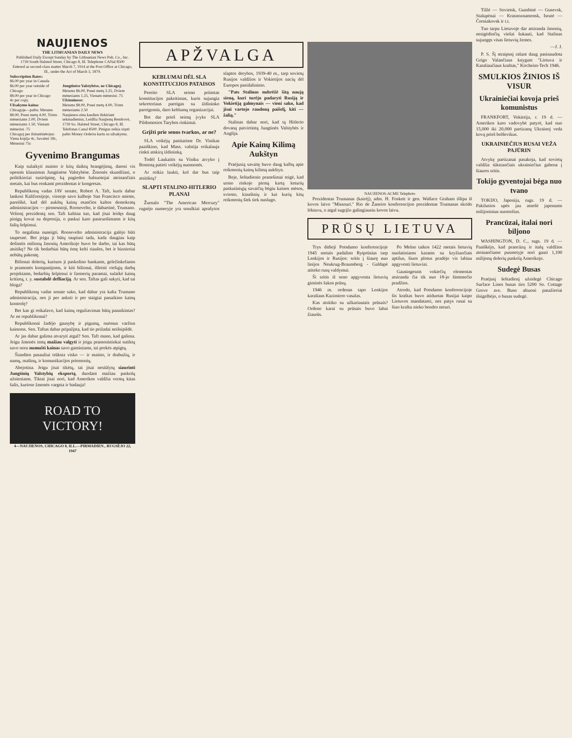NAUJIENOS
THE LITHUANIAN DAILY NEWS
Published Daily Except Sunday by The Lithuanian News Pub. Co., Inc.
1739 South Halsted Street, Chicago 8, Ill. Telephone CANal 8500
Entered as second-class matter March 7, 1914 at the Post Office at Chicago, Ill., under the Act of March 3, 1879.
| Subscription Rates: $6.00 per year in Canada $6.00 per year outside of Chicago $8.00 per year in Chicago 4c per copy. Užsakymo kaina: Chicagoje—paštu: Metams $8.00, Pusei metų 4.00, Trims mėnesiams 2.00, Dviem mėnesiams 1.50, Vienam mėnesiui .75 Chicagoj per išsiuntinėtojus: Viena kopija 4c, Savaitei 18c, Mėnesiui 75c | Jungtinėse Valstybėse, ne Chicagoj. Metams $6.00, Pusei metų 3.25, Dviem mėnesiams 1.25, Vienam mėnesiui .75 Užsieniuose: Metams $8.00, Pusei metų 4.00, Trims mėnesiams 2.50 Naujienos eina kasdien išskiriant sekmadienius, Leidžia Naujienų Bendrovė, 1739 So. Halsted Street, Chicago 8, Ill. Telefonas Canal 8500. Pinigus reikia siųsti pašto Money Orderiu kartu su užsakymu. |
Gyvenimo Brangumas
Kaip sulaikyti maisto ir kitų daiktų brangėjimą, darosi vis opesnis klausimas Jungtinėse Valstybėse. Žmonės skundžiasi, o politikieriai susirūpinę, ką pagiedos balsuotojai ateinančiais metais, kai bus renkami prezidentas ir kongresas.
Republikonų vadas JAV senate, Robert A. Taft, kuris dabar lankosi Kalifornijoje, vienoje savo kalboje San Francisco mieste, pareiškė, kad dėl aukštų kainų esančios kaltos demokratų administracijos — pirmesnioji, Roosevelto, ir dabartinė, Trumano. Velionį prezidentą sen. Taft kaltina tuo, kad jisai leidęs daug pinigų kovai su depresija, o paskui karo pasiruošimams ir kitų šalių šelpimui.
To negalima nuneigti. Roosevelto administracija galėjo būti taupesnė. Bet jeigu ji būtų taupiusi tada, kada daugiau kaip dešimtis milionų žmonių Amerikoje buvo be darbo, tai kas būtų atsitikę? Ne tik bedarbiai būtų ėmę kelti riaušes, bet ir biznieriai nebūtų pakentę.
Bilionai dolerių, kuriuos ji paskolino bankams, geležinkeliams ir pramonės kompanijoms, ir kiti bilionai, išleisti viešųjų darbų projektams, bedarbių šelpimui ir farmerių paramai, sulaikė kainų kritimą, t. y. sustabdė defliaciją. Ar sen. Taftas gali sakyti, kad tai bloga?
Republikonų vadas senate sako, kad dabar yra kalta Trumano administracija, nes ji per anksti ir per staigiai panaikino kainų kontrolę?
Bet kas gi reikalavo, kad kainų reguliavimas būtų panaikintas? Ar ne republikonai?
Republikonai žadėjo gausybę ir pigumą, nuėmus varžtus kainoms. Sen. Taftas dabar pripažįsta, kad tie prižadai neišsipildė.
Ar jas dabar galima atvaryti atgal? Sen. Taft mano, kad galima. Jeigu žmonės imtų mažiau valgyti ir jeigu pramonininkai sutiktų savo noru numušti kainas savo gaminiams, tai prekės atpigtų.
Šiandien pasauliui trūksta visko — ir maisto, ir drabužių, ir namų, mašinų, ir komunikacijos priemonių.
Abejotina. Jeigu jisai tikėtų, tai jisai nesiūlytų siaurinti Jungtinių Valstybių eksportą, duodant mažiau paskolų užsieniams. Tiktai jisai nori, kad Amerikos valdžia verstų kitas šalis, kuriose žmonės vargsta ir badauja!
ROAD TO VICTORY!
4—NAUJIENOS, CHICAGO 8, ILL.—PIRMADIEN., RUGSĖJO 22, 1947
APŽVALGA
KEBLUMAI DĖL SLA KONSTITUCIJOS PATAISOS
Pereito SLA seimo priimtas konstitucijos pakeitimas, kuris sujungia sekretoriaus pareigas su iždininko pareigomis, daro keblumų organizacijai.
Bet dar prieš seimą įvyks SLA Pildomosios Tarybos rinkimai.
Grįžti prie senos tvarkos, ar ne?
SLA veikėjų pasitarime Dr. Vinikas paaiškino, kad Mass. valstija reikalauja rinkti atskirą iždininką.
Todėl Laukaitis su Viniku atvyko į Bostoną patirti veikėjų nuomonės.
Ar reikia laukti, kol dar bus taip atsitiktų?
SLAPTI STALINO-HITLERIO PLANAI
Žurnalo "The American Mercury" rugsėjo numeryje yra smulkiai aprašytos slaptos derybos, 1939-40 m., tarp sovietų Rusijos valdžios ir Vokietijos nacių dėl Europos pasidalinimo.
"Pats Stalinas nubrėžė šitą naują sieną, kuri turėjo padaryti Rusiją ir Vokietiją galmynais — vieni sako, kad jisai vartojo raudoną paišelį, kiti — žalią."
Stalinas dabar nori, kad tą Hitlerio dovaną patvirtintų Jungtinės Valstybės ir Anglija.
Apie Kainų Kilimą Aukštyn
Praėjusią savaitę buvo daug kalbų apie reikmenių kainų kilimą aukštyn.
Beje, šeštadienio pranešimai teigė, kad urmo rinkoje pirmą kartą keturių paskutiniųjų savaičių bėgiu kainos mėsos, sviesto, kiaušinių ir kai kurių kitų reikmenių šiek tiek nuslugo.
NAUJIENOS-ACME Telephoto
Prezidentas Trumanas (kairėj), adm. H. Foskett ir gen. Wallace Graham išlipa iš kovos laivo "Missouri." Rio de Žaneiro konferencijon prezidentas Trumanas skrido lėktuvu, o atgal sugrįžo galingiausiu kovos laivu.
PRŪSŲ LIETUVA
Trys didieji Potsdamo konferencijoje 1945 metais padalino Rytprūsius tarp Lenkijos ir Rusijos: sritis į šiaurę nuo linijos Neukrug-Braunsberg - Galdapė atiteko rusų valdymui.
Ši sritis iš seno apgyventa lietuvių giminės šakos prūsų.
1946 m. ordenas tapo Lenkijos karaliaus Kazimiero vasalas.
Kas atsitiko su užkariautais prūsais? Ordeno karai su prūsais buvo labai žiaurūs.
Po Melno taikos 1422 metais lietuvių nuolatiniams karams su kryžiuočiais aptilus, šiuos plotus pradėjo vis labiau apgyventi lietuviai.
Gausingesnis vokiečių elementas atsiranda čia tik nuo 18-jo šimtmečio pradžios.
Atrodo, kad Potsdamo konferencijoje šis kraštas buvo atiduotas Rusijai kaipo Lietuvos mandatarei, nes patys rusai su šiuo kraštu nieko bendro neturi.
Tilžė — Sovietsk, Gumbinė — Gusevsk, Stalupėnai — Krasnoznamensk, Isrutė — Černiakovsk ir t.t.
Tuo tarpu Lietuvoje dar atsiranda žmonių, nesigėdinčių viešai šukauti, kad Stalinas sujungęs visas lietuvių žemes.
—J. J.
P. S. Šį straipsnį rašant daug pasinaudota Grigo Valančiaus knygute "Lietuva ir Karaliaučiaus kraštas," Kircheim-Tech 1946.
SMULKIOS ŽINIOS IŠ VISUR
Ukrainiečiai kovoja prieš komunistus
FRANKFORT, Vokietija, r. 19 d. — Amerikos karo vadovybė patyrė, kad nuo 15,000 iki 20,000 partizanų Ukrainoj veda kovą prieš bolševikus.
UKRAINIEČIUS RUSAI VEŽA PAJŪRIN
Atvykę partizanai pasakoja, kad sovietų valdžia tūkstančiais ukrainiečius gabena į šiaures sritis.
Tokijo gyventojai bėga nuo tvano
TOKIJO, Japonija, rugs. 19 d. —Pakilusios upės jau atnešė japonams milijoninius nuostolius.
Prancūzai, italai nori biljono
WASHINGTON, D. C., rugs. 19 d. — Paaiškėjo, kad prancūzų ir italų valdžios ateinančiame pusmetyje nori gauti 1,100 milijonų dolerių paskolą Amerikoje.
Sudegė Busas
Praėjusį šeštadienį užsidegė Chicago Surface Lines busas ties 5200 So. Cottage Grove ave. Buso aštuoni pasažieriai išsigelbėjo, o busas sudegė.